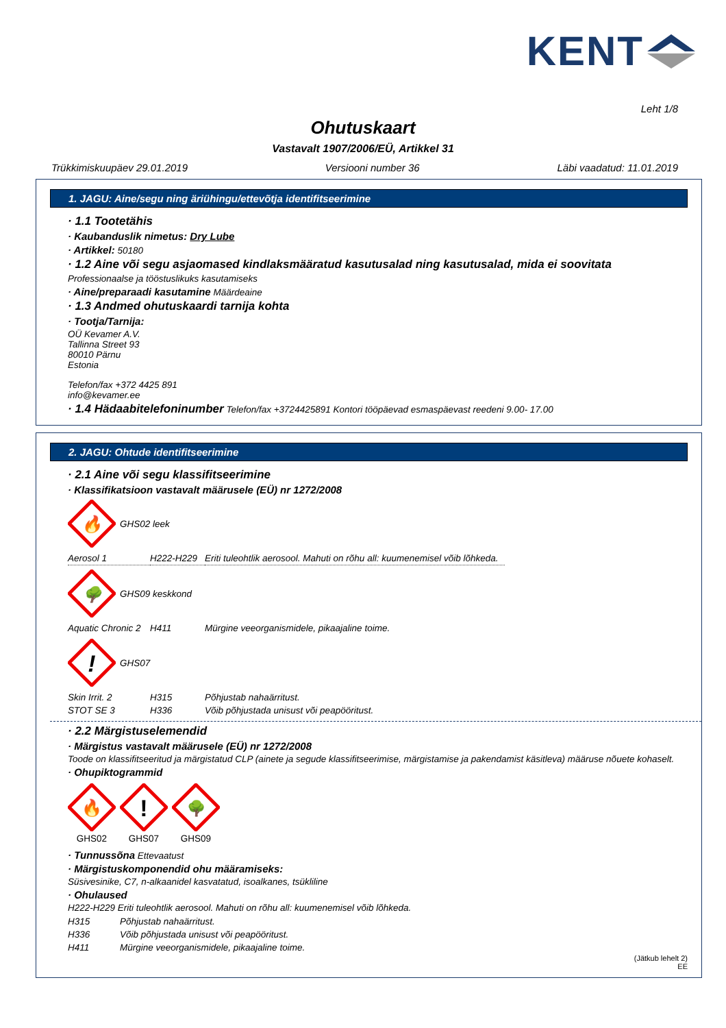KENT
Leht 1/8
Ohutuskaart
Vastavalt 1907/2006/EÜ, Artikkel 31
Trükkimiskuupäev 29.01.2019 Versiooni number 36 Läbi vaadatud: 11.01.2019
1. JAGU: Aine/segu ning äriühingu/ettevõtja identifitseerimine
· 1.1 Tootetähis
· Kaubanduslik nimetus: Dry Lube
· Artikkel: 50180
· 1.2 Aine või segu asjaomased kindlaksmääratud kasutusalad ning kasutusalad, mida ei soovitata
Professionaalse ja tööstuslikuks kasutamiseks
· Aine/preparaadi kasutamine Määrdeaine
· 1.3 Andmed ohutuskaardi tarnija kohta
· Tootja/Tarnija:
OÜ Kevamer A.V.
Tallinna Street 93
80010 Pärnu
Estonia
Telefon/fax +372 4425 891
info@kevamer.ee
· 1.4 Hädaabitelefoninumber Telefon/fax +3724425891 Kontori tööpäevad esmaspäevast reedeni 9.00- 17.00
2. JAGU: Ohtude identifitseerimine
· 2.1 Aine või segu klassifitseerimine
· Klassifikatsioon vastavalt määrusele (EÜ) nr 1272/2008
🔥
GHS02 leek
| Aerosol 1 | H222-H229 | Eriti tuleohtlik aerosool. Mahuti on rõhu all: kuumenemisel võib lõhkeda. |
🌳
GHS09 keskkond
| Aquatic Chronic 2 | H411 | Mürgine veeorganismidele, pikaajaline toime. |
!
GHS07
| Skin Irrit. 2 | H315 | Põhjustab nahaärritust. |
| STOT SE 3 | H336 | Võib põhjustada unisust või peapööritust. |
· 2.2 Märgistuselemendid
· Märgistus vastavalt määrusele (EÜ) nr 1272/2008
Toode on klassifitseeritud ja märgistatud CLP (ainete ja segude klassifitseerimise, märgistamise ja pakendamist käsitleva) määruse nõuete kohaselt.
· Ohupiktogrammid
🔥
GHS02
!
GHS07
🌳
GHS09
· Tunnussõna Ettevaatust
· Märgistuskomponendid ohu määramiseks:
Süsivesinike, C7, n-alkaanidel kasvatatud, isoalkanes, tsükliline
· Ohulaused
H222-H229 Eriti tuleohtlik aerosool. Mahuti on rõhu all: kuumenemisel võib lõhkeda.
| H315 | Põhjustab nahaärritust. |
| H336 | Võib põhjustada unisust või peapööritust. |
| H411 | Mürgine veeorganismidele, pikaajaline toime. |
(Jätkub lehelt 2)
EE